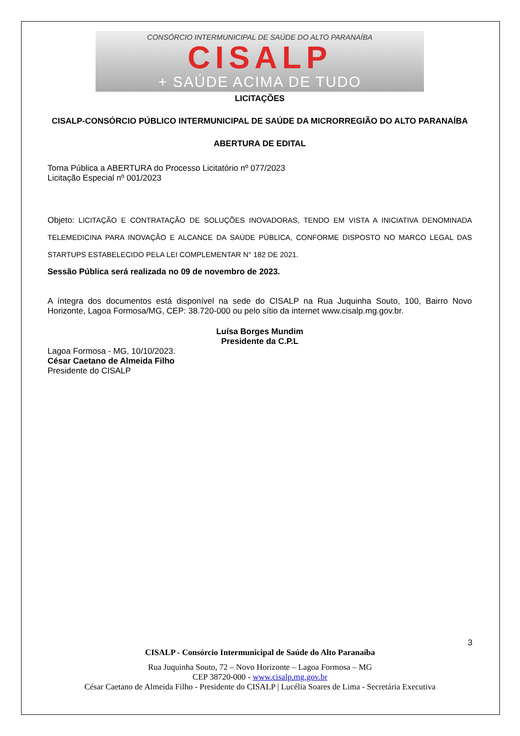CONSÓRCIO INTERMUNICIPAL DE SAÚDE DO ALTO PARANAÍBA
CISALP
+ SAÚDE ACIMA DE TUDO
LICITAÇÕES
CISALP-CONSÓRCIO PÚBLICO INTERMUNICIPAL DE SAÚDE DA MICRORREGIÃO DO ALTO PARANAÍBA
ABERTURA DE EDITAL
Torna Pública a ABERTURA do Processo Licitatório nº 077/2023
Licitação Especial nº 001/2023
Objeto: LICITAÇÃO E CONTRATAÇÃO DE SOLUÇÕES INOVADORAS, TENDO EM VISTA A INICIATIVA DENOMINADA TELEMEDICINA PARA INOVAÇÃO E ALCANCE DA SAÚDE PÚBLICA, CONFORME DISPOSTO NO MARCO LEGAL DAS STARTUPS ESTABELECIDO PELA LEI COMPLEMENTAR N° 182 DE 2021.
Sessão Pública será realizada no 09 de novembro de 2023.
A íntegra dos documentos está disponível na sede do CISALP na Rua Juquinha Souto, 100, Bairro Novo Horizonte, Lagoa Formosa/MG, CEP: 38.720-000 ou pelo sítio da internet www.cisalp.mg.gov.br.
Luísa Borges Mundim
Presidente da C.P.L
Lagoa Formosa - MG, 10/10/2023.
César Caetano de Almeida Filho
Presidente do CISALP
3
CISALP - Consórcio Intermunicipal de Saúde do Alto Paranaíba
Rua Juquinha Souto, 72 – Novo Horizonte – Lagoa Formosa – MG
CEP 38720-000 - www.cisalp.mg.gov.br
César Caetano de Almeida Filho - Presidente do CISALP | Lucélia Soares de Lima - Secretária Executiva